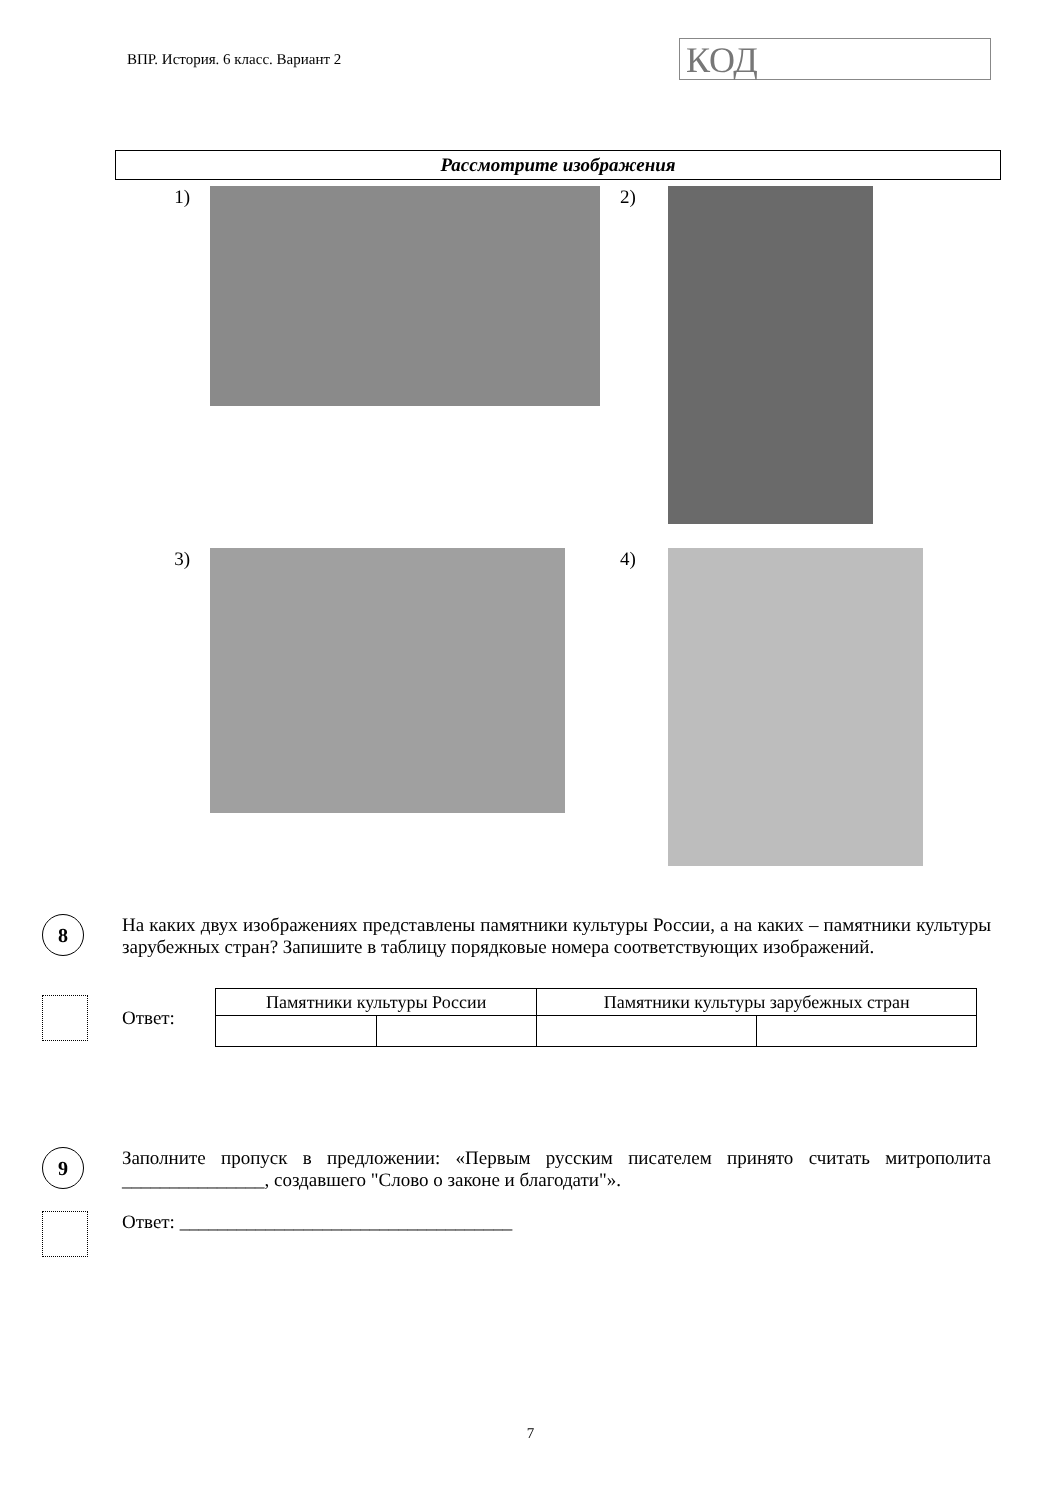ВПР. История. 6 класс. Вариант 2
КОД
Рассмотрите изображения
1) 2)
3) 4)
8
На каких двух изображениях представлены памятники культуры России, а на каких – памятники культуры зарубежных стран? Запишите в таблицу порядковые номера соответствующих изображений.
Ответ:
| Памятники культуры России | | Памятники культуры зарубежных стран | |
| --- | --- | --- | --- |
9
Заполните пропуск в предложении: «Первым русским писателем принято считать митрополита _______________, создавшего "Слово о законе и благодати"».
Ответ: ___________________________________
7